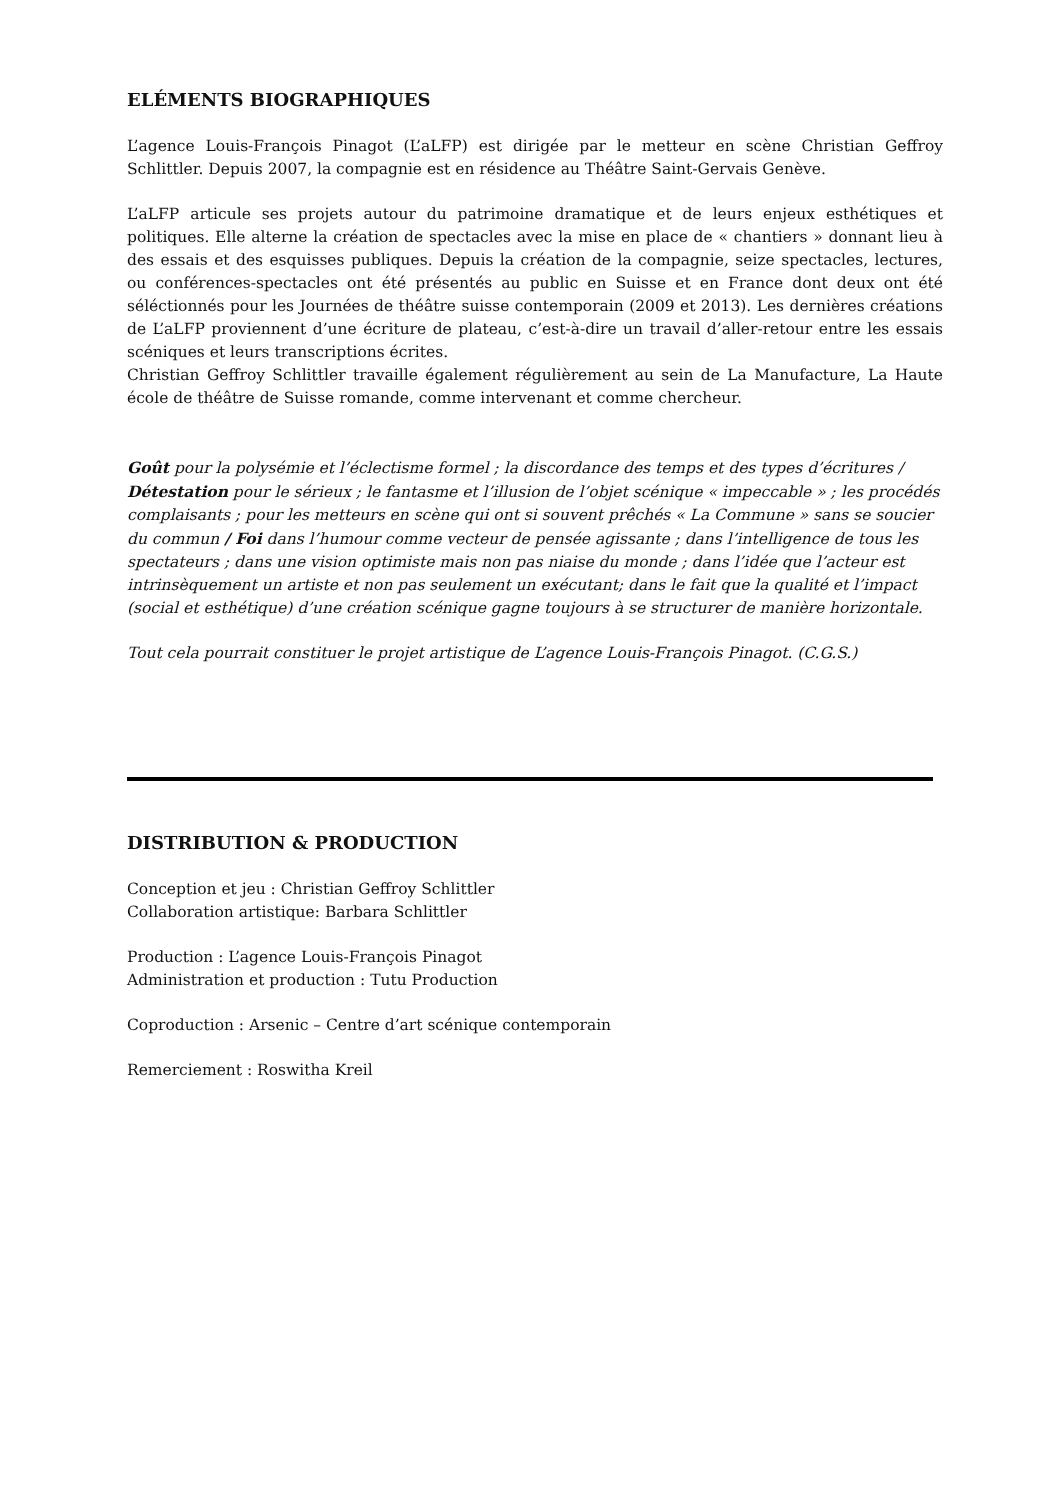ELÉMENTS BIOGRAPHIQUES
L’agence Louis-François Pinagot (L’aLFP) est dirigée par le metteur en scène Christian Geffroy Schlittler. Depuis 2007, la compagnie est en résidence au Théâtre Saint-Gervais Genève.
L’aLFP articule ses projets autour du patrimoine dramatique et de leurs enjeux esthétiques et politiques. Elle alterne la création de spectacles avec la mise en place de « chantiers » donnant lieu à des essais et des esquisses publiques. Depuis la création de la compagnie, seize spectacles, lectures, ou conférences-spectacles ont été présentés au public en Suisse et en France dont deux ont été séléctionnés pour les Journées de théâtre suisse contemporain (2009 et 2013). Les dernières créations de L’aLFP proviennent d’une écriture de plateau, c’est-à-dire un travail d’aller-retour entre les essais scéniques et leurs transcriptions écrites.
Christian Geffroy Schlittler travaille également régulièrement au sein de La Manufacture, La Haute école de théâtre de Suisse romande, comme intervenant et comme chercheur.
Goût pour la polysémie et l’éclectisme formel ; la discordance des temps et des types d’écritures / Détestation pour le sérieux ; le fantasme et l’illusion de l’objet scénique « impeccable » ; les procédés complaisants ; pour les metteurs en scène qui ont si souvent prêchés « La Commune » sans se soucier du commun / Foi dans l’humour comme vecteur de pensée agissante ; dans l’intelligence de tous les spectateurs ; dans une vision optimiste mais non pas niaise du monde ; dans l’idée que l’acteur est intrinsèquement un artiste et non pas seulement un exécutant; dans le fait que la qualité et l’impact (social et esthétique) d’une création scénique gagne toujours à se structurer de manière horizontale.
Tout cela pourrait constituer le projet artistique de L’agence Louis-François Pinagot. (C.G.S.)
DISTRIBUTION & PRODUCTION
Conception et jeu : Christian Geffroy Schlittler
Collaboration artistique: Barbara Schlittler
Production : L’agence Louis-François Pinagot
Administration et production : Tutu Production
Coproduction : Arsenic – Centre d’art scénique contemporain
Remerciement : Roswitha Kreil